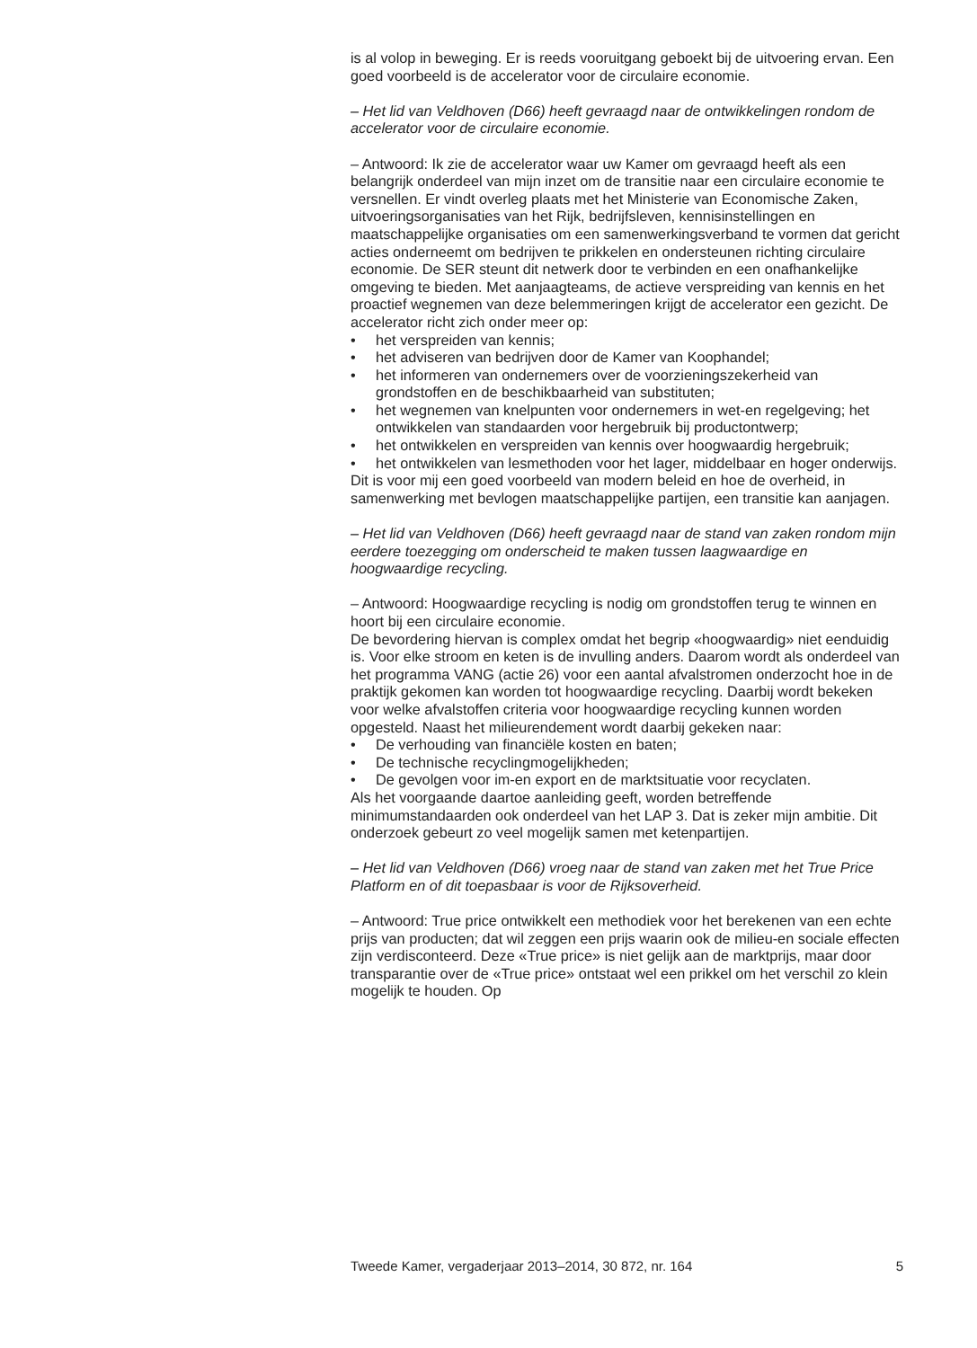is al volop in beweging. Er is reeds vooruitgang geboekt bij de uitvoering ervan. Een goed voorbeeld is de accelerator voor de circulaire economie.
– Het lid van Veldhoven (D66) heeft gevraagd naar de ontwikkelingen rondom de accelerator voor de circulaire economie.
– Antwoord: Ik zie de accelerator waar uw Kamer om gevraagd heeft als een belangrijk onderdeel van mijn inzet om de transitie naar een circulaire economie te versnellen. Er vindt overleg plaats met het Ministerie van Economische Zaken, uitvoeringsorganisaties van het Rijk, bedrijfsleven, kennisinstellingen en maatschappelijke organisaties om een samenwer­kingsverband te vormen dat gericht acties onderneemt om bedrijven te prikkelen en ondersteunen richting circulaire economie. De SER steunt dit netwerk door te verbinden en een onafhankelijke omgeving te bieden. Met aanjaagteams, de actieve verspreiding van kennis en het proactief wegnemen van deze belemmeringen krijgt de accelerator een gezicht. De accelerator richt zich onder meer op:
• het verspreiden van kennis;
• het adviseren van bedrijven door de Kamer van Koophandel;
• het informeren van ondernemers over de voorzieningszekerheid van grondstoffen en de beschikbaarheid van substituten;
• het wegnemen van knelpunten voor ondernemers in wet-en regelge­ving; het ontwikkelen van standaarden voor hergebruik bij productont­werp;
• het ontwikkelen en verspreiden van kennis over hoogwaardig hergebruik;
• het ontwikkelen van lesmethoden voor het lager, middelbaar en hoger onderwijs.
Dit is voor mij een goed voorbeeld van modern beleid en hoe de overheid, in samenwerking met bevlogen maatschappelijke partijen, een transitie kan aanjagen.
– Het lid van Veldhoven (D66) heeft gevraagd naar de stand van zaken rondom mijn eerdere toezegging om onderscheid te maken tussen laagwaardige en hoogwaardige recycling.
– Antwoord: Hoogwaardige recycling is nodig om grondstoffen terug te winnen en hoort bij een circulaire economie.
De bevordering hiervan is complex omdat het begrip «hoogwaardig» niet eenduidig is. Voor elke stroom en keten is de invulling anders. Daarom wordt als onderdeel van het programma VANG (actie 26) voor een aantal afvalstromen onderzocht hoe in de praktijk gekomen kan worden tot hoogwaardige recycling. Daarbij wordt bekeken voor welke afvalstoffen criteria voor hoogwaardige recycling kunnen worden opgesteld. Naast het milieurendement wordt daarbij gekeken naar:
• De verhouding van financiële kosten en baten;
• De technische recyclingmogelijkheden;
• De gevolgen voor im-en export en de marktsituatie voor recyclaten.
Als het voorgaande daartoe aanleiding geeft, worden betreffende minimumstandaarden ook onderdeel van het LAP 3. Dat is zeker mijn ambitie. Dit onderzoek gebeurt zo veel mogelijk samen met ketenpartijen.
– Het lid van Veldhoven (D66) vroeg naar de stand van zaken met het True Price Platform en of dit toepasbaar is voor de Rijksoverheid.
– Antwoord: True price ontwikkelt een methodiek voor het berekenen van een echte prijs van producten; dat wil zeggen een prijs waarin ook de milieu-en sociale effecten zijn verdisconteerd. Deze «True price» is niet gelijk aan de marktprijs, maar door transparantie over de «True price» ontstaat wel een prikkel om het verschil zo klein mogelijk te houden. Op
Tweede Kamer, vergaderjaar 2013–2014, 30 872, nr. 164 5